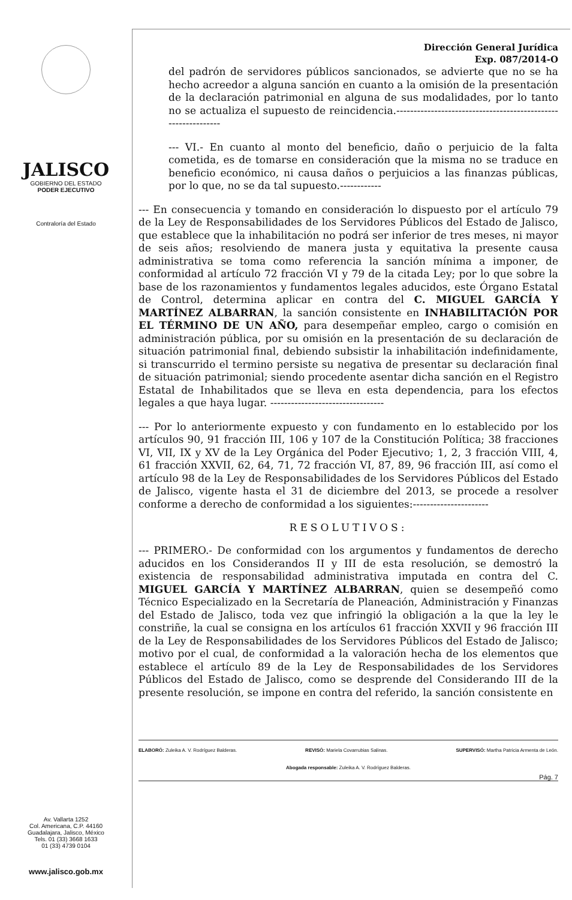JALISCO
GOBIERNO DEL ESTADO
PODER EJECUTIVO
Contraloría del Estado
Av. Vallarta 1252
Col. Americana, C.P. 44160
Guadalajara, Jalisco, México
Tels. 01 (33) 3668 1633
01 (33) 4739 0104
www.jalisco.gob.mx
Dirección General Jurídica
Exp. 087/2014-O
del padrón de servidores públicos sancionados, se advierte que no se ha hecho acreedor a alguna sanción en cuanto a la omisión de la presentación de la declaración patrimonial en alguna de sus modalidades, por lo tanto no se actualiza el supuesto de reincidencia.--------------------------------------------------------------
--- VI.- En cuanto al monto del beneficio, daño o perjuicio de la falta cometida, es de tomarse en consideración que la misma no se traduce en beneficio económico, ni causa daños o perjuicios a las finanzas públicas, por lo que, no se da tal supuesto.------------
--- En consecuencia y tomando en consideración lo dispuesto por el artículo 79 de la Ley de Responsabilidades de los Servidores Públicos del Estado de Jalisco, que establece que la inhabilitación no podrá ser inferior de tres meses, ni mayor de seis años; resolviendo de manera justa y equitativa la presente causa administrativa se toma como referencia la sanción mínima a imponer, de conformidad al artículo 72 fracción VI y 79 de la citada Ley; por lo que sobre la base de los razonamientos y fundamentos legales aducidos, este Órgano Estatal de Control, determina aplicar en contra del C. MIGUEL GARCÍA Y MARTÍNEZ ALBARRAN, la sanción consistente en INHABILITACIÓN POR EL TÉRMINO DE UN AÑO, para desempeñar empleo, cargo o comisión en administración pública, por su omisión en la presentación de su declaración de situación patrimonial final, debiendo subsistir la inhabilitación indefinidamente, si transcurrido el termino persiste su negativa de presentar su declaración final de situación patrimonial; siendo procedente asentar dicha sanción en el Registro Estatal de Inhabilitados que se lleva en esta dependencia, para los efectos legales a que haya lugar. ---------------------------------
--- Por lo anteriormente expuesto y con fundamento en lo establecido por los artículos 90, 91 fracción III, 106 y 107 de la Constitución Política; 38 fracciones VI, VII, IX y XV de la Ley Orgánica del Poder Ejecutivo; 1, 2, 3 fracción VIII, 4, 61 fracción XXVII, 62, 64, 71, 72 fracción VI, 87, 89, 96 fracción III, así como el artículo 98 de la Ley de Responsabilidades de los Servidores Públicos del Estado de Jalisco, vigente hasta el 31 de diciembre del 2013, se procede a resolver conforme a derecho de conformidad a los siguientes:----------------------
RESOLUTIVOS:
--- PRIMERO.- De conformidad con los argumentos y fundamentos de derecho aducidos en los Considerandos II y III de esta resolución, se demostró la existencia de responsabilidad administrativa imputada en contra del C. MIGUEL GARCÍA Y MARTÍNEZ ALBARRAN, quien se desempeñó como Técnico Especializado en la Secretaría de Planeación, Administración y Finanzas del Estado de Jalisco, toda vez que infringió la obligación a la que la ley le constriñe, la cual se consigna en los artículos 61 fracción XXVII y 96 fracción III de la Ley de Responsabilidades de los Servidores Públicos del Estado de Jalisco; motivo por el cual, de conformidad a la valoración hecha de los elementos que establece el artículo 89 de la Ley de Responsabilidades de los Servidores Públicos del Estado de Jalisco, como se desprende del Considerando III de la presente resolución, se impone en contra del referido, la sanción consistente en
ELABORÓ: Zuleika A. V. Rodríguez Balderas. REVISÓ: Mariela Covarrubias Salinas. SUPERVISÓ: Martha Patricia Armenta de León.
Abogada responsable: Zuleika A. V. Rodríguez Balderas.
Pág. 7